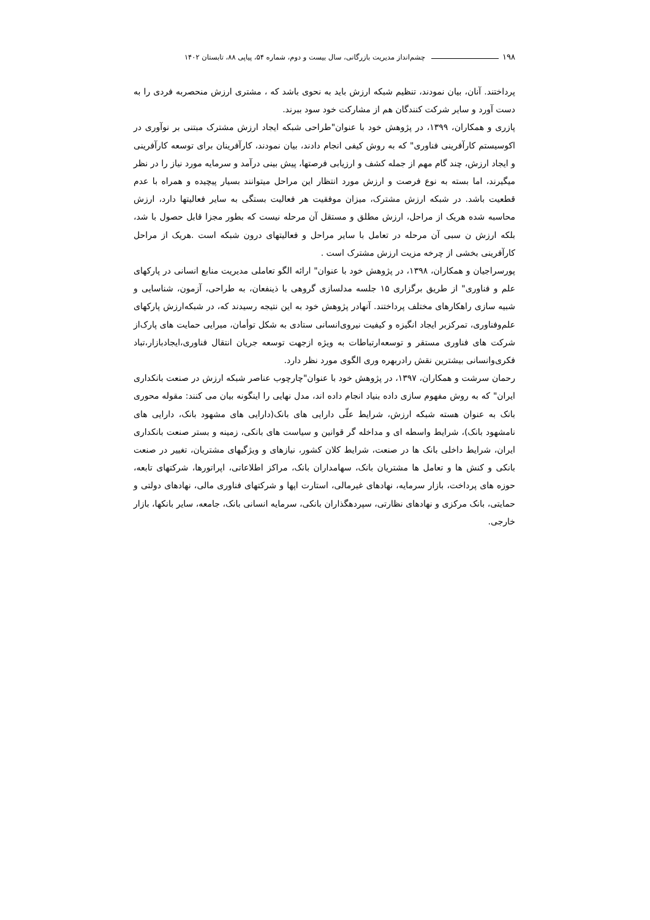۱۹۸ چشم‌انداز مدیریت بازرگانی، سال بیست و دوم، شماره ۵۴، پیاپی ۸۸، تابستان ۱۴۰۲
پرداختند. آنان، بیان نمودند، تنظیم شبکه ارزش باید به نحوی باشد که ، مشتری ارزش منحصربه فردی را به دست آورد و سایر شرکت کنندگان هم از مشارکت خود سود ببرند.
پازری و همکاران، ۱۳۹۹، در پژوهش خود با عنوان"طراحی شبکه ایجاد ارزش مشترک مبتنی بر نوآوری در اکوسیستم کارآفرینی فناوری" که به روش کیفی انجام دادند، بیان نمودند، کارآفرینان برای توسعه کارآفرینی و ایجاد ارزش، چند گام مهم از جمله کشف و ارزیابی فرصتها، پیش بینی درآمد و سرمایه مورد نیاز را در نظر میگیرند، اما بسته به نوع فرصت و ارزش مورد انتظار این مراحل میتوانند بسیار پیچیده و همراه با عدم قطعیت باشد. در شبکه ارزش مشترک، میزان موفقیت هر فعالیت بستگی به سایر فعالیتها دارد، ارزش محاسبه شده هریک از مراحل، ارزش مطلق و مستقل آن مرحله نیست که بطور مجزا قابل حصول با شد، بلکه ارزش ن سبی آن مرحله در تعامل با سایر مراحل و فعالیتهای درون شبکه است .هریک از مراحل کارآفرینی بخشی از چرخه مزیت ارزش مشترک است .
پورسراجیان و همکاران، ۱۳۹۸، در پژوهش خود با عنوان" ارائه الگو تعاملی مدیریت منابع انسانی در پارکهای علم و فناوری" از طریق برگزاری ۱۵ جلسه مدلسازی گروهی با ذینفعان، به طراحی، آزمون، شناسایی و شبیه سازی راهکارهای مختلف پرداختند. آنهادر پژوهش خود به این نتیجه رسیدند که، در شبکه‌ارزش پارکهای علم‌وفناوری، تمرکزبر ایجاد انگیزه و کیفیت نیروی‌انسانی ستادی به شکل توأمان، میرایی حمایت های پارک‌از شرکت های فناوری مستقر و توسعه‌ارتباطات به ویژه ازجهت توسعه جریان انتقال فناوری،ایجادبازار،تباد فکری‌وانسانی بیشترین نقش رادربهره وری الگوی مورد نظر دارد.
رحمان سرشت و همکاران، ۱۳۹۷، در پژوهش خود با عنوان"چارچوب عناصر شبکه ارزش در صنعت بانکداری ایران" که به روش مفهوم سازی داده بنیاد انجام داده اند، مدل نهایی را اینگونه بیان می کنند: مقوله محوری بانک به عنوان هسته شبکه ارزش، شرایط علّی دارایی های بانک(دارایی های مشهود بانک، دارایی های نامشهود بانک)، شرایط واسطه ای و مداخله گر قوانین و سیاست های بانکی، زمینه و بستر صنعت بانکداری ایران، شرایط داخلی بانک ها در صنعت، شرایط کلان کشور، نیازهای و ویژگیهای مشتریان، تغییر در صنعت بانکی و کنش ها و تعامل ها مشتریان بانک، سهامداران بانک، مراکز اطلاعاتی، اپراتورها، شرکتهای تابعه، حوزه های پرداخت، بازار سرمایه، نهادهای غیرمالی، استارت اپها و شرکتهای فناوری مالی، نهادهای دولتی و حمایتی، بانک مرکزی و نهادهای نظارتی، سپردهگذاران بانکی، سرمایه انسانی بانک، جامعه، سایر بانکها، بازار خارجی.